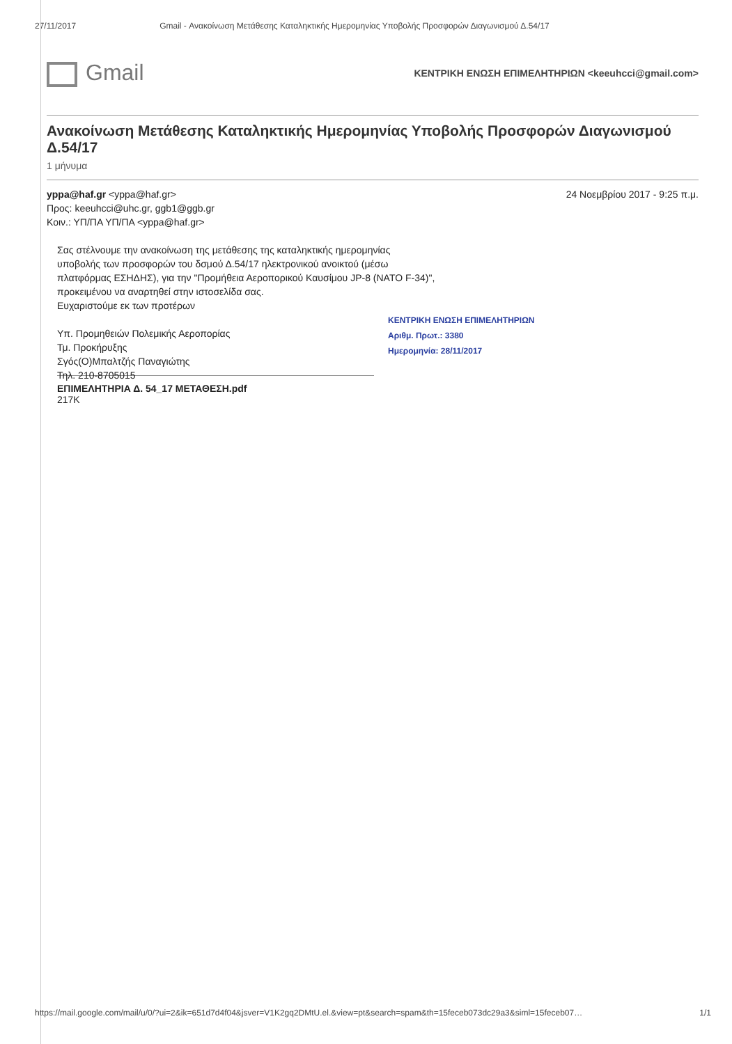27/11/2017 Gmail - Ανακοίνωση Μετάθεσης Καταληκτικής Ημερομηνίας Υποβολής Προσφορών Διαγωνισμού Δ.54/17
Gmail
ΚΕΝΤΡΙΚΗ ΕΝΩΣΗ ΕΠΙΜΕΛΗΤΗΡΙΩΝ <keeuhcci@gmail.com>
Ανακοίνωση Μετάθεσης Καταληκτικής Ημερομηνίας Υποβολής Προσφορών Διαγωνισμού Δ.54/17
1 μήνυμα
yppa@haf.gr <yppa@haf.gr> 24 Νοεμβρίου 2017 - 9:25 π.μ.
Προς: keeuhcci@uhc.gr, ggb1@ggb.gr
Κοιν.: ΥΠ/ΠΑ ΥΠ/ΠΑ <yppa@haf.gr>
Σας στέλνουμε την ανακοίνωση της μετάθεσης της καταληκτικής ημερομηνίας
υποβολής των προσφορών του δσμού Δ.54/17 ηλεκτρονικού ανοικτού (μέσω
πλατφόρμας ΕΣΗΔΗΣ), για την "Προμήθεια Αεροπορικού Καυσίμου JP-8 (NATO F-34)",
προκειμένου να αναρτηθεί στην ιστοσελίδα σας.
Ευχαριστούμε εκ των προτέρων
Υπ. Προμηθειών Πολεμικής Αεροπορίας
Τμ. Προκήρυξης
Σγός(Ο)Μπαλτζής Παναγιώτης
Τηλ. 210-8705015
ΚΕΝΤΡΙΚΗ ΕΝΩΣΗ ΕΠΙΜΕΛΗΤΗΡΙΩΝ
Αριθμ. Πρωτ.: 3380
Ημερομηνία: 28/11/2017
ΕΠΙΜΕΛΗΤΗΡΙΑ Δ. 54_17 ΜΕΤΑΘΕΣΗ.pdf
217K
https://mail.google.com/mail/u/0/?ui=2&ik=651d7d4f04&jsver=V1K2gq2DMtU.el.&view=pt&search=spam&th=15feceb073dc29a3&siml=15feceb07… 1/1